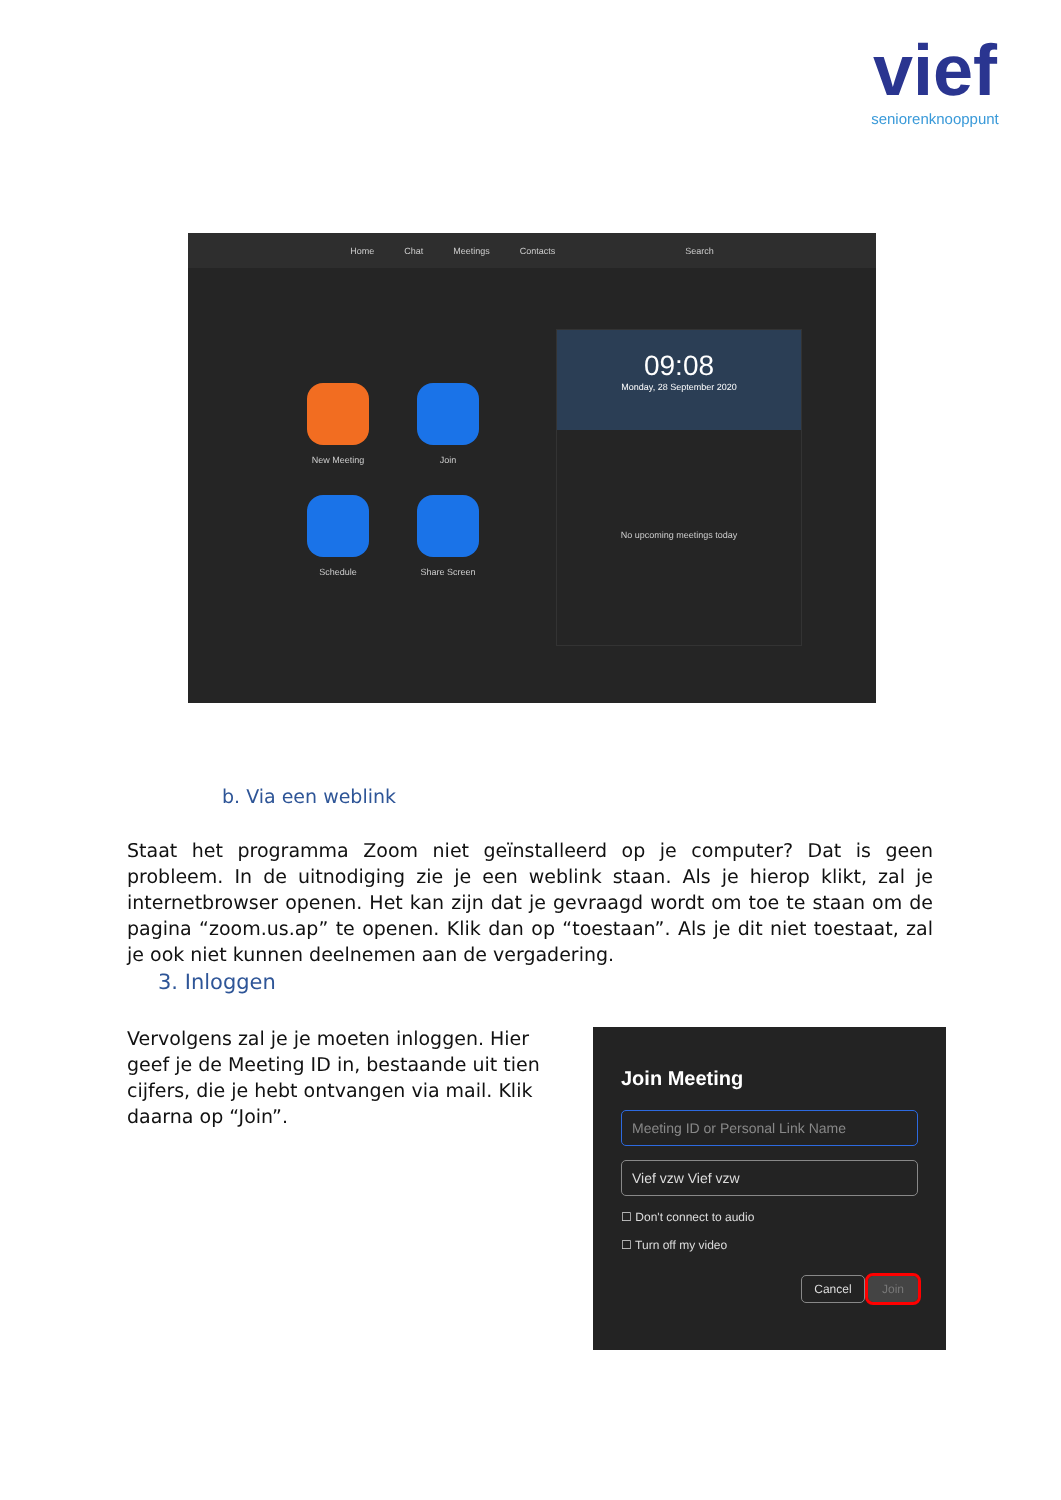vief
seniorenknooppunt
Home Chat Meetings Contacts Search
New Meeting
Join
Schedule
Share Screen
09:08
Monday, 28 September 2020
No upcoming meetings today
b. Via een weblink
Staat het programma Zoom niet geïnstalleerd op je computer? Dat is geen probleem. In de uitnodiging zie je een weblink staan. Als je hierop klikt, zal je internetbrowser openen. Het kan zijn dat je gevraagd wordt om toe te staan om de pagina “zoom.us.ap” te openen. Klik dan op “toestaan”. Als je dit niet toestaat, zal je ook niet kunnen deelnemen aan de vergadering.
3. Inloggen
Vervolgens zal je je moeten inloggen. Hier geef je de Meeting ID in, bestaande uit tien cijfers, die je hebt ontvangen via mail. Klik daarna op “Join”.
Join Meeting
Meeting ID or Personal Link Name
Vief vzw Vief vzw
☐ Don't connect to audio
☐ Turn off my video
Cancel Join